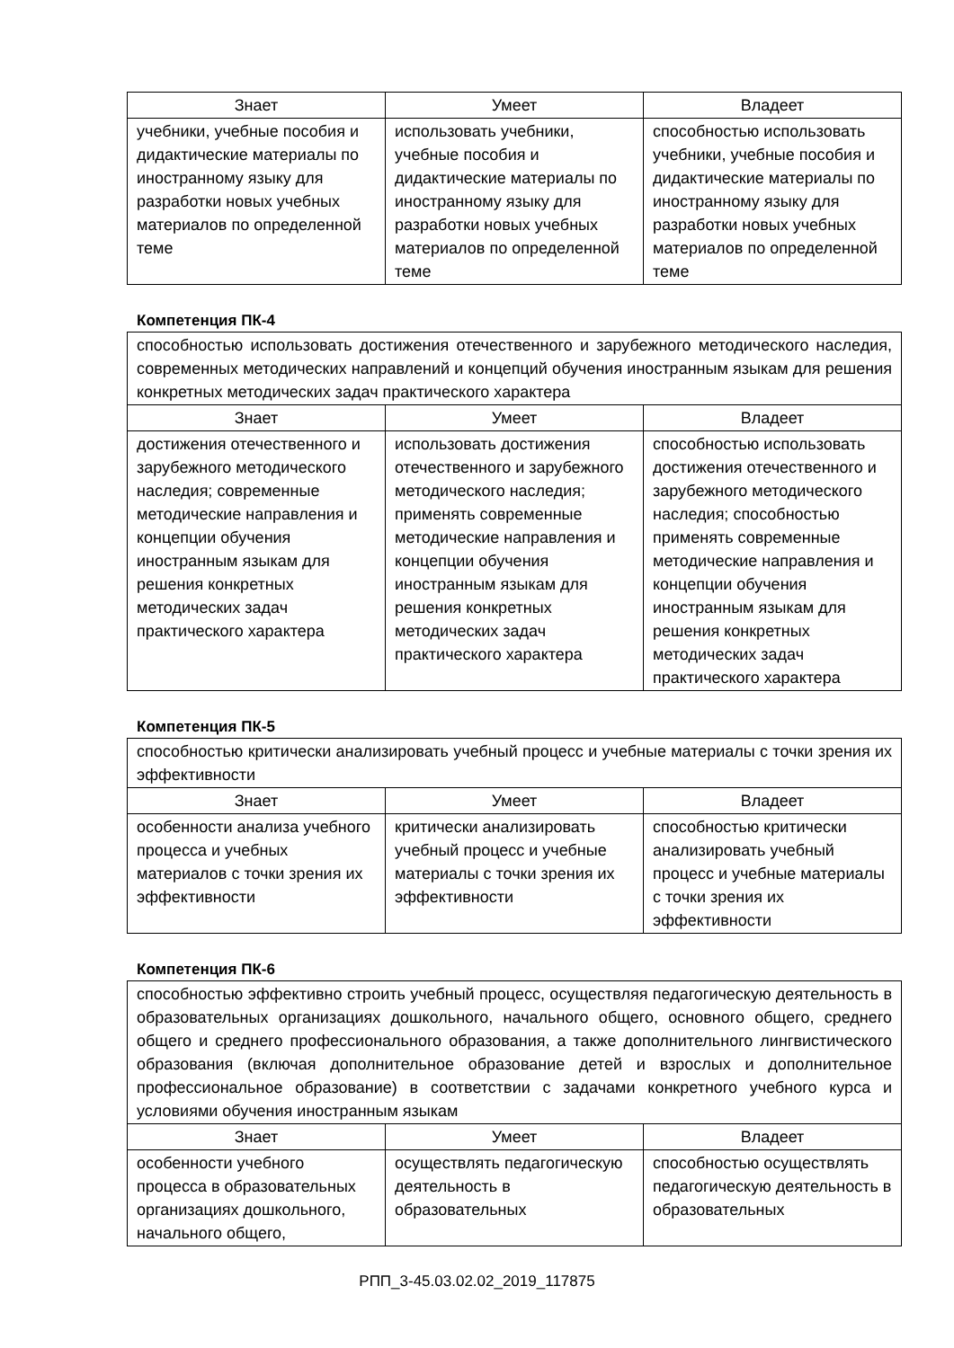| Знает | Умеет | Владеет |
| --- | --- | --- |
| учебники, учебные пособия и дидактические материалы по иностранному языку для разработки новых учебных материалов по определенной теме | использовать учебники, учебные пособия и дидактические материалы по иностранному языку для разработки новых учебных материалов по определенной теме | способностью использовать учебники, учебные пособия и дидактические материалы по иностранному языку для разработки новых учебных материалов по определенной теме |
Компетенция ПК-4
| способностью использовать достижения отечественного и зарубежного методического наследия, современных методических направлений и концепций обучения иностранным языкам для решения конкретных методических задач практического характера | | |
| Знает | Умеет | Владеет |
| достижения отечественного и зарубежного методического наследия; современные методические направления и концепции обучения иностранным языкам для решения конкретных методических задач практического характера | использовать достижения отечественного и зарубежного методического наследия; применять современные методические направления и концепции обучения иностранным языкам для решения конкретных методических задач практического характера | способностью использовать достижения отечественного и зарубежного методического наследия; способностью применять современные методические направления и концепции обучения иностранным языкам для решения конкретных методических задач практического характера |
Компетенция ПК-5
| способностью критически анализировать учебный процесс и учебные материалы с точки зрения их эффективности | | |
| Знает | Умеет | Владеет |
| особенности анализа учебного процесса и учебных материалов с точки зрения их эффективности | критически анализировать учебный процесс и учебные материалы с точки зрения их эффективности | способностью критически анализировать учебный процесс и учебные материалы с точки зрения их эффективности |
Компетенция ПК-6
| способностью эффективно строить учебный процесс, осуществляя педагогическую деятельность в образовательных организациях дошкольного, начального общего, основного общего, среднего общего и среднего профессионального образования, а также дополнительного лингвистического образования (включая дополнительное образование детей и взрослых и дополнительное профессиональное образование) в соответствии с задачами конкретного учебного курса и условиями обучения иностранным языкам | | |
| Знает | Умеет | Владеет |
| особенности учебного процесса в образовательных организациях дошкольного, начального общего, | осуществлять педагогическую деятельность в образовательных | способностью осуществлять педагогическую деятельность в образовательных |
РПП_3-45.03.02.02_2019_117875